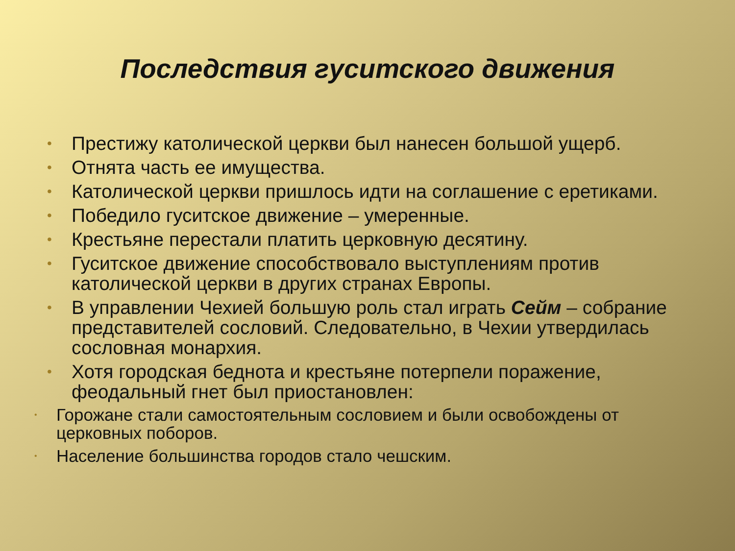Последствия гуситского движения
• Престижу католической церкви был нанесен большой ущерб.
• Отнята часть ее имущества.
• Католической церкви пришлось идти на соглашение с еретиками.
• Победило гуситское движение – умеренные.
• Крестьяне перестали платить церковную десятину.
• Гуситское движение способствовало выступлениям против католической церкви в других странах Европы.
• В управлении Чехией большую роль стал играть Сейм – собрание представителей сословий. Следовательно, в Чехии утвердилась сословная монархия.
• Хотя городская беднота и крестьяне потерпели поражение, феодальный гнет был приостановлен:
• Горожане стали самостоятельным сословием и были освобождены от церковных поборов.
• Население большинства городов стало чешским.